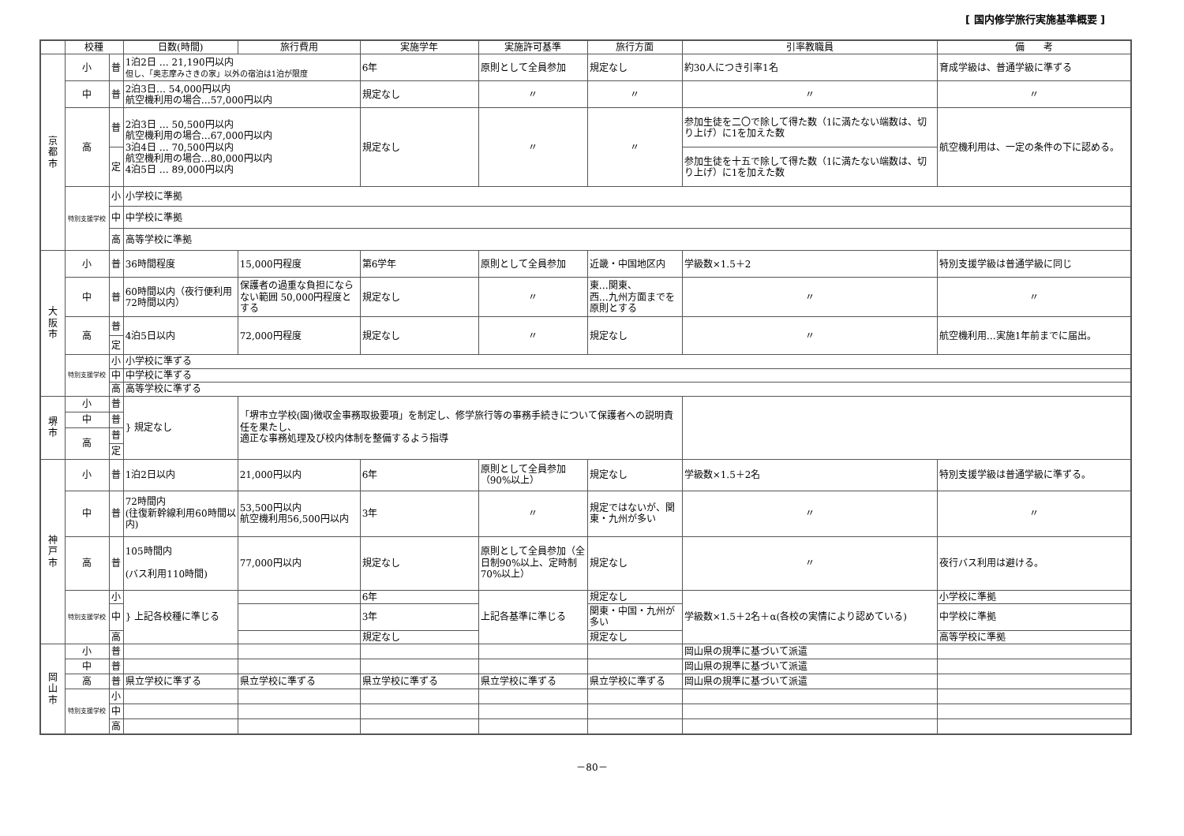[ 国内修学旅行実施基準概要 ]
| | 校種 | | 日数(時間) | 旅行費用 | 実施学年 | 実施許可基準 | 旅行方面 | 引率教職員 | 備 考 |
| --- | --- | --- | --- | --- | --- | --- | --- | --- | --- |
| 京 都 市 | 小 | 普 | 1泊2日 … 21,190円以内 但し、「奥志摩みさきの家」以外の宿泊は1泊が限度 | | 6年 | 原則として全員参加 | 規定なし | 約30人につき引率1名 | 育成学級は、普通学級に準ずる |
| | 中 | 普 | 2泊3日… 54,000円以内 航空機利用の場合…57,000円以内 | | 規定なし | 〃 | 〃 | 〃 | 〃 |
| | 高 | 普 | 2泊3日 … 50,500円以内 航空機利用の場合…67,000円以内 3泊4日 … 70,500円以内 航空機利用の場合…80,000円以内 4泊5日 … 89,000円以内 | | 規定なし | 〃 | 〃 | 参加生徒を二〇で除して得た数（1に満たない端数は、切り上げ）に1を加えた数 | 航空機利用は、一定の条件の下に認める。 |
| | | 定 | | | | | | 参加生徒を十五で除して得た数（1に満たない端数は、切り上げ）に1を加えた数 | |
| | 特別支援学校 | 小 | 小学校に準拠 | | | | | | |
| | | 中 | 中学校に準拠 | | | | | | |
| | | 高 | 高等学校に準拠 | | | | | | |
| 大 阪 市 | 小 | 普 | 36時間程度 | 15,000円程度 | 第6学年 | 原則として全員参加 | 近畿・中国地区内 | 学級数×1.5＋2 | 特別支援学級は普通学級に同じ |
| | 中 | 普 | 60時間以内（夜行便利用72時間以内） | 保護者の過重な負担にならない範囲 50,000円程度とする | 規定なし | 〃 | 東…関東、 西…九州方面までを原則とする | 〃 | 〃 |
| | 高 | 普 | 4泊5日以内 | 72,000円程度 | 規定なし | 〃 | 規定なし | 〃 | 航空機利用…実施1年前までに届出。 |
| | | 定 | | | | | | | |
| | 特別支援学校 | 小 | 小学校に準ずる | | | | | | |
| | | 中 | 中学校に準ずる | | | | | | |
| | | 高 | 高等学校に準ずる | | | | | | |
| 堺 市 | 小 | 普 | } 規定なし | 「堺市立学校(園)徴収金事務取扱要項」を制定し、修学旅行等の事務手続きについて保護者への説明責任を果たし、 適正な事務処理及び校内体制を整備するよう指導 | | | | | |
| | 中 | 普 | | | | | | | |
| | 高 | 普 | | | | | | | |
| | | 定 | | | | | | | |
| 神 戸 市 | 小 | 普 | 1泊2日以内 | 21,000円以内 | 6年 | 原則として全員参加（90%以上） | 規定なし | 学級数×1.5＋2名 | 特別支援学級は普通学級に準ずる。 |
| | 中 | 普 | 72時間内 (往復新幹線利用60時間以内) | 53,500円以内 航空機利用56,500円以内 | 3年 | 〃 | 規定ではないが、関東・九州が多い | 〃 | 〃 |
| | 高 | 普 | 105時間内 (バス利用110時間) | 77,000円以内 | 規定なし | 原則として全員参加（全日制90%以上、定時制70%以上） | 規定なし | 〃 | 夜行バス利用は避ける。 |
| | 特別支援学校 | 小 | } 上記各校種に準じる | | 6年 | 上記各基準に準じる | 規定なし | 学級数×1.5＋2名＋α(各校の実情により認めている) | 小学校に準拠 |
| | | 中 | | | 3年 | | 関東・中国・九州が多い | | 中学校に準拠 |
| | | 高 | | | 規定なし | | 規定なし | | 高等学校に準拠 |
| 岡 山 市 | 小 | 普 | | | | | | 岡山県の規準に基づいて派遣 | |
| | 中 | 普 | | | | | | 岡山県の規準に基づいて派遣 | |
| | 高 | 普 | 県立学校に準ずる | 県立学校に準ずる | 県立学校に準ずる | 県立学校に準ずる | 県立学校に準ずる | 岡山県の規準に基づいて派遣 | |
| | 特別支援学校 | 小 | | | | | | | |
| | | 中 | | | | | | | |
| | | 高 | | | | | | | |
－80－